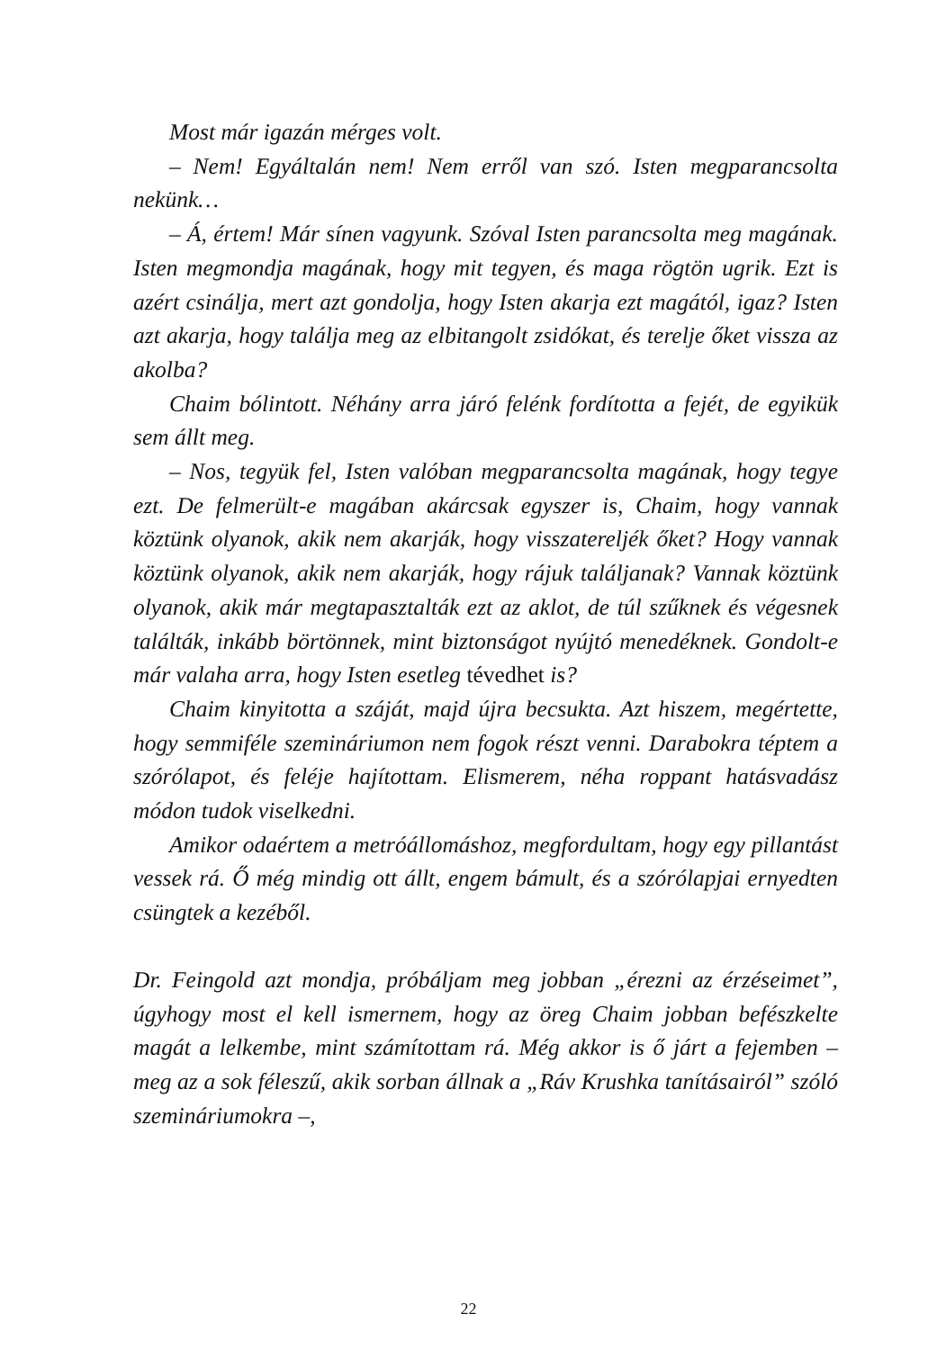Most már igazán mérges volt.
– Nem! Egyáltalán nem! Nem erről van szó. Isten megparancsolta nekünk…
– Á, értem! Már sínen vagyunk. Szóval Isten parancsolta meg magának. Isten megmondja magának, hogy mit tegyen, és maga rögtön ugrik. Ezt is azért csinálja, mert azt gondolja, hogy Isten akarja ezt magától, igaz? Isten azt akarja, hogy találja meg az elbitangolt zsidókat, és terelje őket vissza az akolba?
Chaim bólintott. Néhány arra járó felénk fordította a fejét, de egyikük sem állt meg.
– Nos, tegyük fel, Isten valóban megparancsolta magának, hogy tegye ezt. De felmerült-e magában akárcsak egyszer is, Chaim, hogy vannak köztünk olyanok, akik nem akarják, hogy visszatereljék őket? Hogy vannak köztünk olyanok, akik nem akarják, hogy rájuk találjanak? Vannak köztünk olyanok, akik már megtapasztalták ezt az aklot, de túl szűknek és végesnek találták, inkább börtönnek, mint biztonságot nyújtó menedéknek. Gondolt-e már valaha arra, hogy Isten esetleg tévedhet is?
Chaim kinyitotta a száját, majd újra becsukta. Azt hiszem, megértette, hogy semmiféle szemináriumon nem fogok részt venni. Darabokra téptem a szórólapot, és feléje hajítottam. Elismerem, néha roppant hatásvadász módon tudok viselkedni.
Amikor odaértem a metróállomáshoz, megfordultam, hogy egy pillantást vessek rá. Ő még mindig ott állt, engem bámult, és a szórólapjai ernyedten csüngtek a kezéből.
Dr. Feingold azt mondja, próbáljam meg jobban „érezni az érzéseimet”, úgyhogy most el kell ismernem, hogy az öreg Chaim jobban befészkelte magát a lelkembe, mint számítottam rá. Még akkor is ő járt a fejemben – meg az a sok féleszű, akik sorban állnak a „Ráv Krushka tanításairól” szóló szemináriumokra –,
22